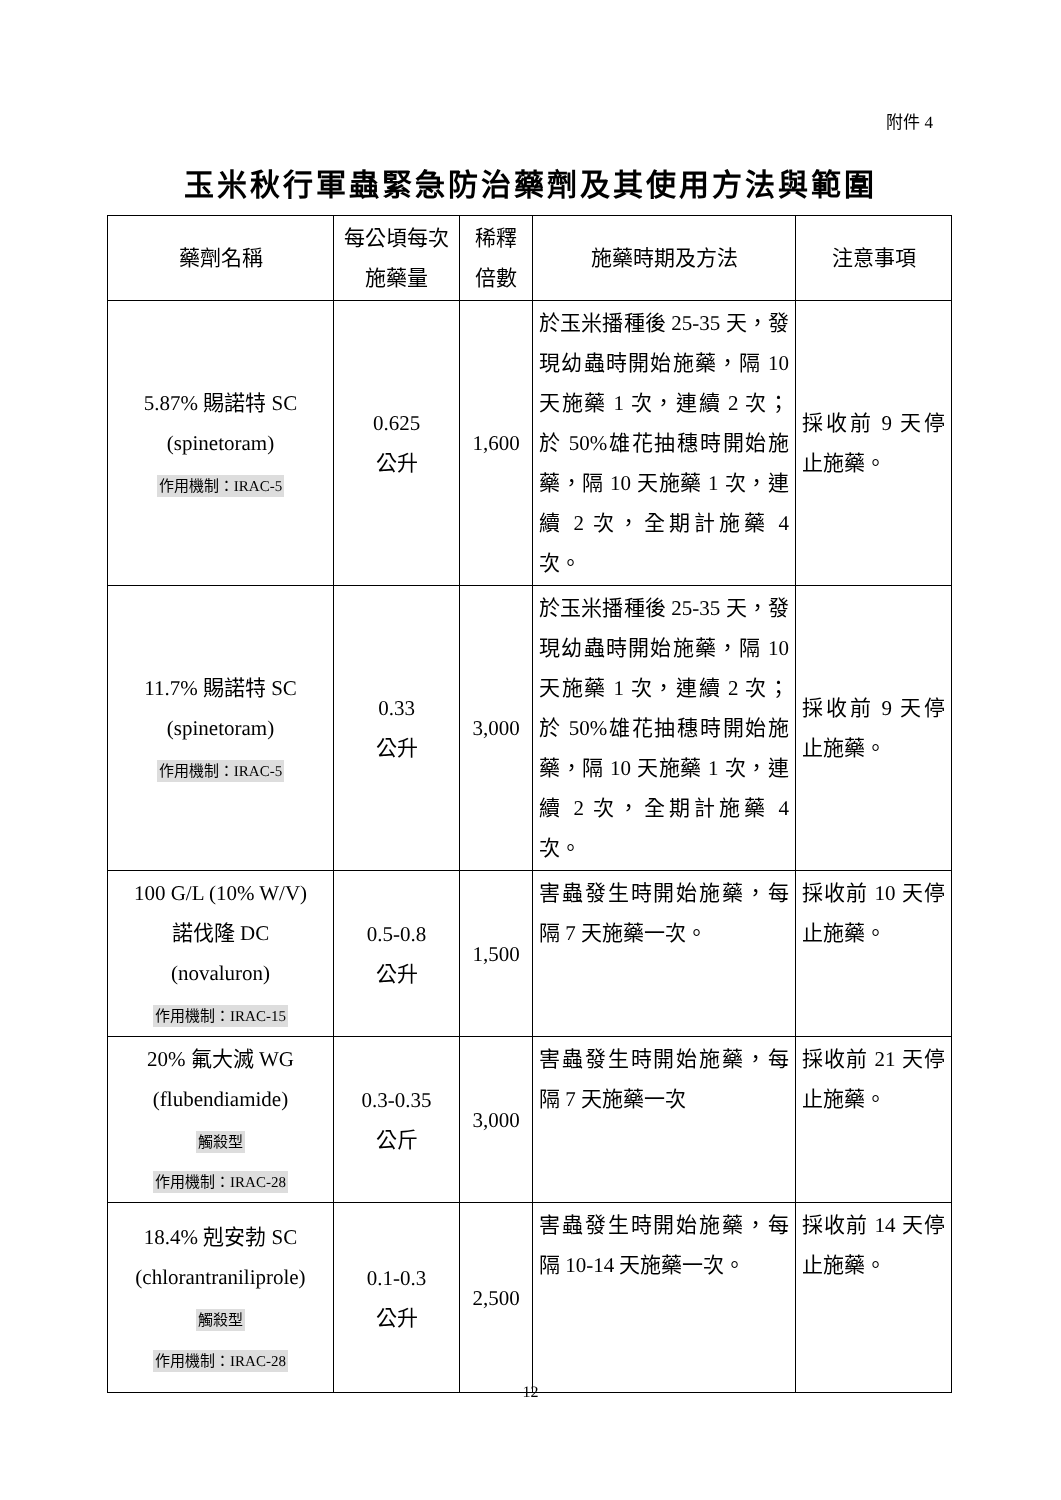附件 4
玉米秋行軍蟲緊急防治藥劑及其使用方法與範圍
| 藥劑名稱 | 每公頃每次施藥量 | 稀釋倍數 | 施藥時期及方法 | 注意事項 |
| --- | --- | --- | --- | --- |
| 5.87% 賜諾特 SC (spinetoram) 作用機制：IRAC-5 | 0.625 公升 | 1,600 | 於玉米播種後 25-35 天，發現幼蟲時開始施藥，隔 10 天施藥 1 次，連續 2 次；於 50%雄花抽穗時開始施藥，隔 10 天施藥 1 次，連續 2 次，全期計施藥 4 次。 | 採收前 9 天停止施藥。 |
| 11.7% 賜諾特 SC (spinetoram) 作用機制：IRAC-5 | 0.33 公升 | 3,000 | 於玉米播種後 25-35 天，發現幼蟲時開始施藥，隔 10 天施藥 1 次，連續 2 次；於 50%雄花抽穗時開始施藥，隔 10 天施藥 1 次，連續 2 次，全期計施藥 4 次。 | 採收前 9 天停止施藥。 |
| 100 G/L (10% W/V) 諾伐隆 DC (novaluron) 作用機制：IRAC-15 | 0.5-0.8 公升 | 1,500 | 害蟲發生時開始施藥，每隔 7 天施藥一次。 | 採收前 10 天停止施藥。 |
| 20% 氟大滅 WG (flubendiamide) 觸殺型 作用機制：IRAC-28 | 0.3-0.35 公斤 | 3,000 | 害蟲發生時開始施藥，每隔 7 天施藥一次 | 採收前 21 天停止施藥。 |
| 18.4% 剋安勃 SC (chlorantraniliprole) 觸殺型 作用機制：IRAC-28 | 0.1-0.3 公升 | 2,500 | 害蟲發生時開始施藥，每隔 10-14 天施藥一次。 | 採收前 14 天停止施藥。 |
12